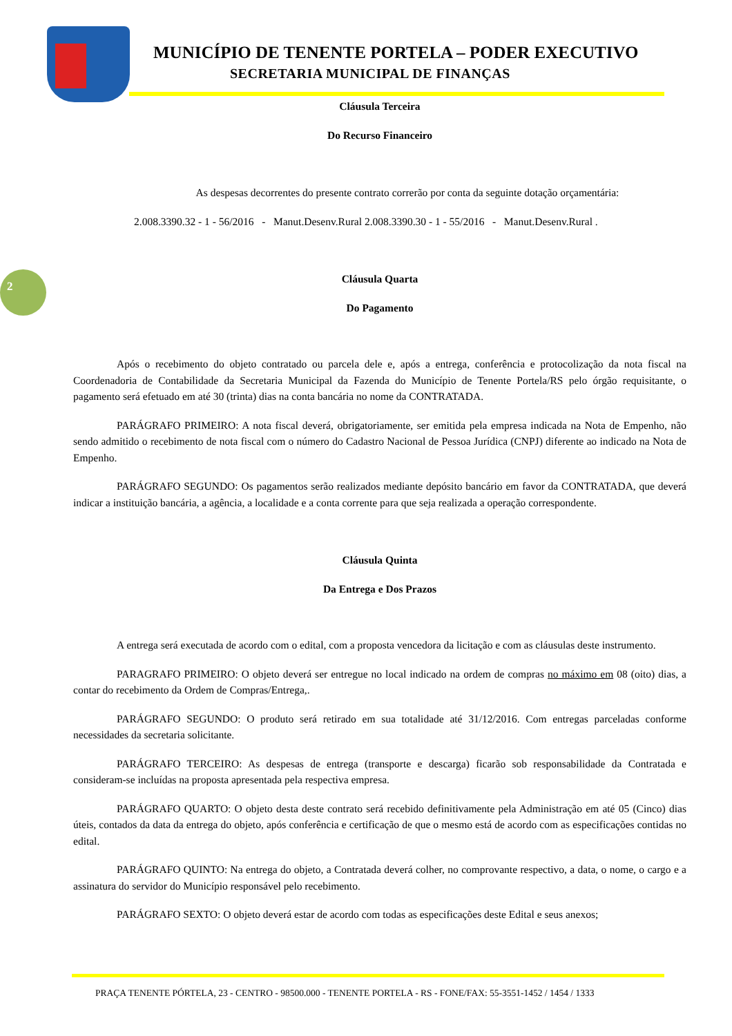MUNICÍPIO DE TENENTE PORTELA – PODER EXECUTIVO
SECRETARIA MUNICIPAL DE FINANÇAS
2
Cláusula Terceira
Do Recurso Financeiro
As despesas decorrentes do presente contrato correrão por conta da seguinte dotação orçamentária:
2.008.3390.32 - 1 - 56/2016 - Manut.Desenv.Rural 2.008.3390.30 - 1 - 55/2016 - Manut.Desenv.Rural .
Cláusula Quarta
Do Pagamento
Após o recebimento do objeto contratado ou parcela dele e, após a entrega, conferência e protocolização da nota fiscal na Coordenadoria de Contabilidade da Secretaria Municipal da Fazenda do Município de Tenente Portela/RS pelo órgão requisitante, o pagamento será efetuado em até 30 (trinta) dias na conta bancária no nome da CONTRATADA.
PARÁGRAFO PRIMEIRO: A nota fiscal deverá, obrigatoriamente, ser emitida pela empresa indicada na Nota de Empenho, não sendo admitido o recebimento de nota fiscal com o número do Cadastro Nacional de Pessoa Jurídica (CNPJ) diferente ao indicado na Nota de Empenho.
PARÁGRAFO SEGUNDO: Os pagamentos serão realizados mediante depósito bancário em favor da CONTRATADA, que deverá indicar a instituição bancária, a agência, a localidade e a conta corrente para que seja realizada a operação correspondente.
Cláusula Quinta
Da Entrega e Dos Prazos
A entrega será executada de acordo com o edital, com a proposta vencedora da licitação e com as cláusulas deste instrumento.
PARAGRAFO PRIMEIRO: O objeto deverá ser entregue no local indicado na ordem de compras no máximo em 08 (oito) dias, a contar do recebimento da Ordem de Compras/Entrega,.
PARÁGRAFO SEGUNDO: O produto será retirado em sua totalidade até 31/12/2016. Com entregas parceladas conforme necessidades da secretaria solicitante.
PARÁGRAFO TERCEIRO: As despesas de entrega (transporte e descarga) ficarão sob responsabilidade da Contratada e consideram-se incluídas na proposta apresentada pela respectiva empresa.
PARÁGRAFO QUARTO: O objeto desta deste contrato será recebido definitivamente pela Administração em até 05 (Cinco) dias úteis, contados da data da entrega do objeto, após conferência e certificação de que o mesmo está de acordo com as especificações contidas no edital.
PARÁGRAFO QUINTO: Na entrega do objeto, a Contratada deverá colher, no comprovante respectivo, a data, o nome, o cargo e a assinatura do servidor do Município responsável pelo recebimento.
PARÁGRAFO SEXTO: O objeto deverá estar de acordo com todas as especificações deste Edital e seus anexos;
PRAÇA TENENTE PÓRTELA, 23 - CENTRO - 98500.000 - TENENTE PORTELA - RS - FONE/FAX: 55-3551-1452 / 1454 / 1333